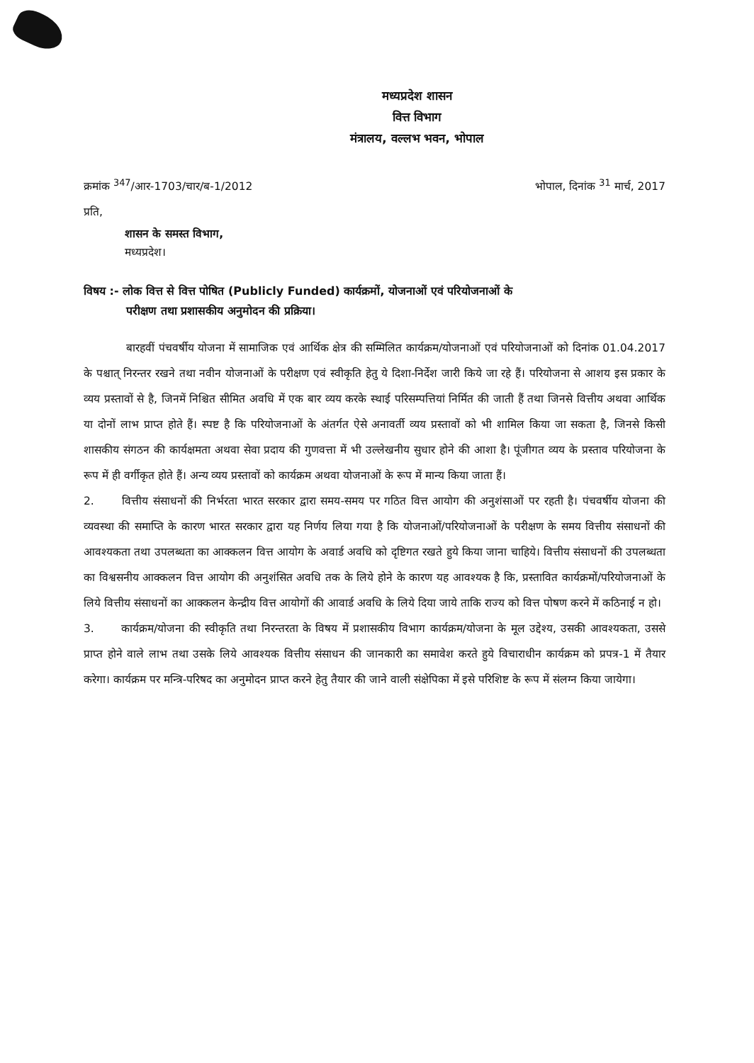मध्यप्रदेश शासन
वित्त विभाग
मंत्रालय, वल्लभ भवन, भोपाल
क्रमांक <sup>347</sup>/आर-1703/चार/ब-1/2012 भोपाल, दिनांक <sup>31</sup> मार्च, 2017
प्रति,
शासन के समस्त विभाग,
मध्यप्रदेश।
विषय :- लोक वित्त से वित्त पोषित (Publicly Funded) कार्यक्रमों, योजनाओं एवं परियोजनाओं के
परीक्षण तथा प्रशासकीय अनुमोदन की प्रक्रिया।
बारहवीं पंचवर्षीय योजना में सामाजिक एवं आर्थिक क्षेत्र की सम्मिलित कार्यक्रम/योजनाओं एवं परियोजनाओं को दिनांक 01.04.2017 के पश्चात् निरन्तर रखने तथा नवीन योजनाओं के परीक्षण एवं स्वीकृति हेतु ये दिशा-निर्देश जारी किये जा रहे हैं। परियोजना से आशय इस प्रकार के व्यय प्रस्तावों से है, जिनमें निश्चित सीमित अवधि में एक बार व्यय करके स्थाई परिसम्पत्तियां निर्मित की जाती हैं तथा जिनसे वित्तीय अथवा आर्थिक या दोनों लाभ प्राप्त होते हैं। स्पष्ट है कि परियोजनाओं के अंतर्गत ऐसे अनावर्ती व्यय प्रस्तावों को भी शामिल किया जा सकता है, जिनसे किसी शासकीय संगठन की कार्यक्षमता अथवा सेवा प्रदाय की गुणवत्ता में भी उल्लेखनीय सुधार होने की आशा है। पूंजीगत व्यय के प्रस्ताव परियोजना के रूप में ही वर्गीकृत होते हैं। अन्य व्यय प्रस्तावों को कार्यक्रम अथवा योजनाओं के रूप में मान्य किया जाता हैं।
2. वित्तीय संसाधनों की निर्भरता भारत सरकार द्वारा समय-समय पर गठित वित्त आयोग की अनुशंसाओं पर रहती है। पंचवर्षीय योजना की व्यवस्था की समाप्ति के कारण भारत सरकार द्वारा यह निर्णय लिया गया है कि योजनाओं/परियोजनाओं के परीक्षण के समय वित्तीय संसाधनों की आवश्यकता तथा उपलब्धता का आक्कलन वित्त आयोग के अवार्ड अवधि को दृष्टिगत रखते हुये किया जाना चाहिये। वित्तीय संसाधनों की उपलब्धता का विश्वसनीय आक्कलन वित्त आयोग की अनुशंसित अवधि तक के लिये होने के कारण यह आवश्यक है कि, प्रस्तावित कार्यक्रमों/परियोजनाओं के लिये वित्तीय संसाधनों का आक्कलन केन्द्रीय वित्त आयोगों की आवार्ड अवधि के लिये दिया जाये ताकि राज्य को वित्त पोषण करने में कठिनाई न हो।
3. कार्यक्रम/योजना की स्वीकृति तथा निरन्तरता के विषय में प्रशासकीय विभाग कार्यक्रम/योजना के मूल उद्देश्य, उसकी आवश्यकता, उससे प्राप्त होने वाले लाभ तथा उसके लिये आवश्यक वित्तीय संसाधन की जानकारी का समावेश करते हुये विचाराधीन कार्यक्रम को प्रपत्र-1 में तैयार करेगा। कार्यक्रम पर मन्त्रि-परिषद का अनुमोदन प्राप्त करने हेतु तैयार की जाने वाली संक्षेपिका में इसे परिशिष्ट के रूप में संलग्न किया जायेगा।